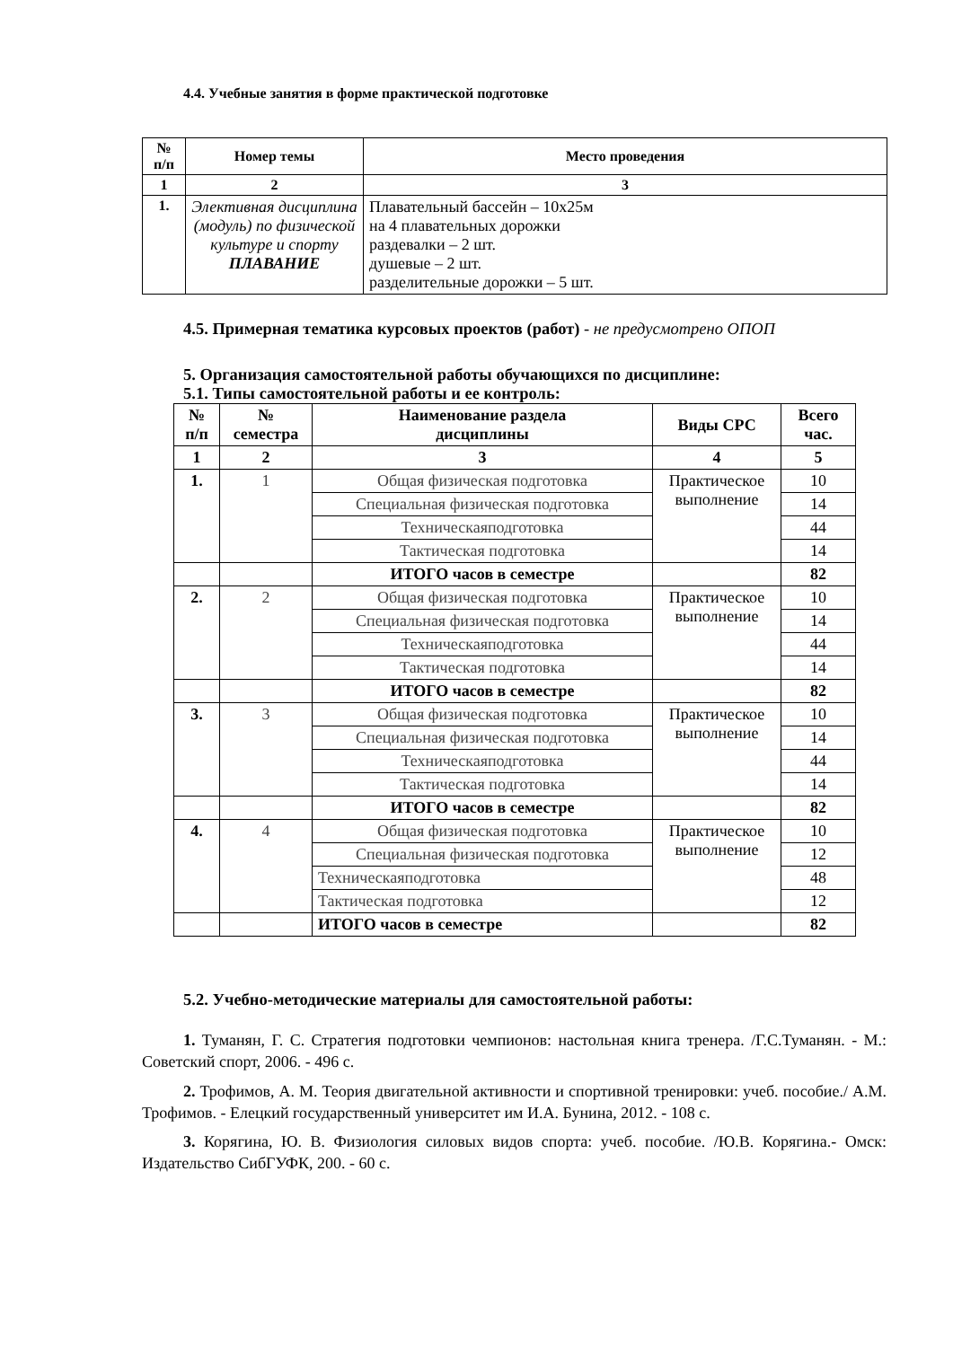4.4. Учебные занятия в форме практической подготовке
| № п/п | Номер темы | Место проведения |
| --- | --- | --- |
| 1 | 2 | 3 |
| 1. | Элективная дисциплина (модуль) по физической культуре и спорту ПЛАВАНИЕ | Плавательный бассейн – 10х25м на 4 плавательных дорожки раздевалки – 2 шт. душевые – 2 шт. разделительные дорожки – 5 шт. |
4.5. Примерная тематика курсовых проектов (работ) - не предусмотрено ОПОП
5. Организация самостоятельной работы обучающихся по дисциплине:
5.1. Типы самостоятельной работы и ее контроль:
| № п/п | № семестра | Наименование раздела дисциплины | Виды СРС | Всего час. |
| --- | --- | --- | --- | --- |
| 1 | 2 | 3 | 4 | 5 |
| 1. | 1 | Общая физическая подготовка | Практическое выполнение | 10 |
| | | Специальная физическая подготовка | | 14 |
| | | Техническаяподготовка | | 44 |
| | | Тактическая подготовка | | 14 |
| | | ИТОГО часов в семестре | | 82 |
| 2. | 2 | Общая физическая подготовка | Практическое выполнение | 10 |
| | | Специальная физическая подготовка | | 14 |
| | | Техническаяподготовка | | 44 |
| | | Тактическая подготовка | | 14 |
| | | ИТОГО часов в семестре | | 82 |
| 3. | 3 | Общая физическая подготовка | Практическое выполнение | 10 |
| | | Специальная физическая подготовка | | 14 |
| | | Техническаяподготовка | | 44 |
| | | Тактическая подготовка | | 14 |
| | | ИТОГО часов в семестре | | 82 |
| 4. | 4 | Общая физическая подготовка | Практическое выполнение | 10 |
| | | Специальная физическая подготовка | | 12 |
| | | Техническаяподготовка | | 48 |
| | | Тактическая подготовка | | 12 |
| | | ИТОГО часов в семестре | | 82 |
5.2. Учебно-методические материалы для самостоятельной работы:
1. Туманян, Г. С. Стратегия подготовки чемпионов: настольная книга тренера. /Г.С.Туманян. - М.: Советский спорт, 2006. - 496 с.
2. Трофимов, А. М. Теория двигательной активности и спортивной тренировки: учеб. пособие./ А.М. Трофимов. - Елецкий государственный университет им И.А. Бунина, 2012. - 108 с.
3. Корягина, Ю. В. Физиология силовых видов спорта: учеб. пособие. /Ю.В. Корягина.- Омск: Издательство СибГУФК, 200. - 60 с.